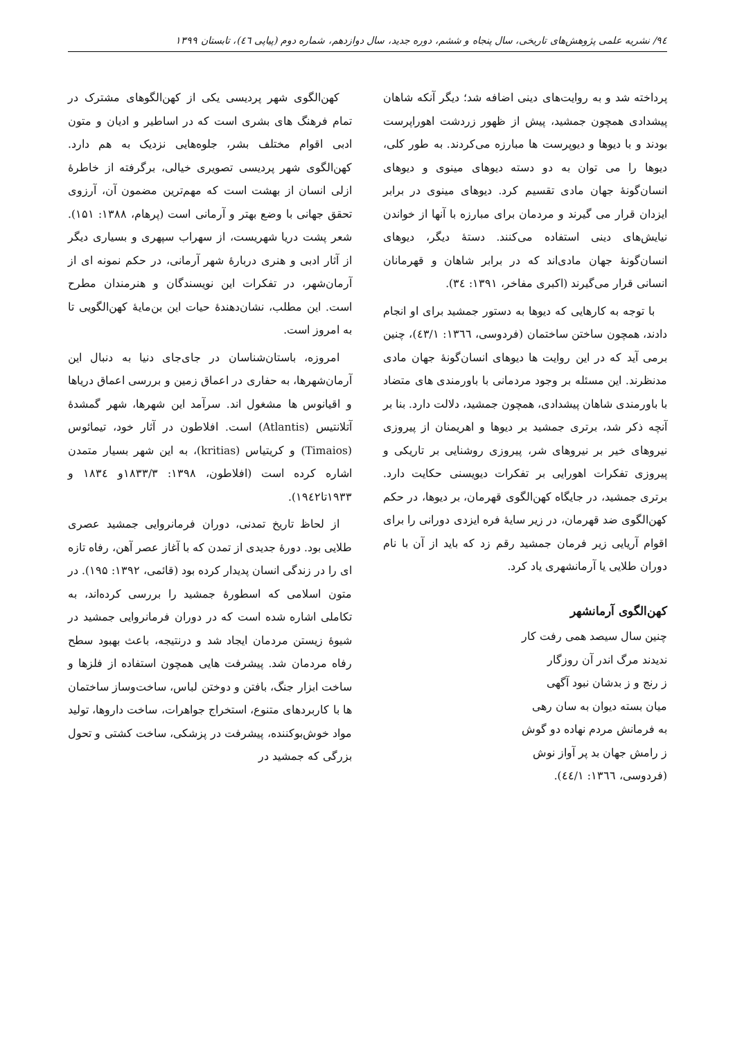۹٤/ نشریه علمی پژوهش‌های تاریخی، سال پنجاه و ششم، دوره جدید، سال دوازدهم، شماره دوم (پیاپی ٤٦)، تابستان ۱۳۹۹
پرداخته شد و به روایت‌های دینی اضافه شد؛ دیگر آنکه شاهان پیشدادی همچون جمشید، پیش از ظهور زردشت اهوراپرست بودند و با دیوها و دیوپرست ها مبارزه می‌کردند. به طور کلی، دیوها را می توان به دو دسته دیوهای مینوی و دیوهای انسان‌گونهٔ جهان مادی تقسیم کرد. دیوهای مینوی در برابر ایزدان قرار می گیرند و مردمان برای مبارزه با آنها از خواندن نیایش‌های دینی استفاده می‌کنند. دستهٔ دیگر، دیوهای انسان‌گونهٔ جهان مادی‌اند که در برابر شاهان و قهرمانان انسانی قرار می‌گیرند (اکبری مفاخر، ۱۳۹۱: ۳٤).
با توجه به کارهایی که دیوها به دستور جمشید برای او انجام دادند، همچون ساختن ساختمان (فردوسی، ۱۳٦٦: ٤۳/۱)، چنین برمی آید که در این روایت ها دیوهای انسان‌گونهٔ جهان مادی مدنظرند. این مسئله بر وجود مردمانی با باورمندی های متضاد با باورمندی شاهان پیشدادی، همچون جمشید، دلالت دارد. بنا بر آنچه ذکر شد، برتری جمشید بر دیوها و اهریمنان از پیروزی نیروهای خیر بر نیروهای شر، پیروزی روشنایی بر تاریکی و پیروزی تفکرات اهورایی بر تفکرات دیویسنی حکایت دارد. برتری جمشید، در جایگاه کهن‌الگوی قهرمان، بر دیوها، در حکم کهن‌الگوی ضد قهرمان، در زیر سایهٔ فره ایزدی دورانی را برای اقوام آریایی زیر فرمان جمشید رقم زد که باید از آن با نام دوران طلایی یا آرمانشهری یاد کرد.
کهن‌الگوی آرمانشهر
چنین سال سیصد همی رفت کار
ندیدند مرگ اندر آن روزگار
ز رنج و ز بدشان نبود آگهی
میان بسته دیوان به سان رهی
به فرمانش مردم نهاده دو گوش
ز رامش جهان بد پر آواز نوش
(فردوسی، ۱۳٦٦: ٤٤/۱).
کهن‌الگوی شهر پردیسی یکی از کهن‌الگوهای مشترک در تمام فرهنگ های بشری است که در اساطیر و ادیان و متون ادبی اقوام مختلف بشر، جلوه‌هایی نزدیک به هم دارد. کهن‌الگوی شهر پردیسی تصویری خیالی، برگرفته از خاطرهٔ ازلی انسان از بهشت است که مهم‌ترین مضمون آن، آرزوی تحقق جهانی با وضع بهتر و آرمانی است (پرهام، ۱۳۸۸: ۱۵۱). شعر پشت دریا شهریست، از سهراب سپهری و بسیاری دیگر از آثار ادبی و هنری دربارهٔ شهر آرمانی، در حکم نمونه ای از آرمان‌شهر، در تفکرات این نویسندگان و هنرمندان مطرح است. این مطلب، نشان‌دهندهٔ حیات این بن‌مایهٔ کهن‌الگویی تا به امروز است.
امروزه، باستان‌شناسان در جای‌جای دنیا به دنبال این آرمان‌شهرها، به حفاری در اعماق زمین و بررسی اعماق دریاها و اقیانوس ها مشغول اند. سرآمد این شهرها، شهر گمشدهٔ آتلانتیس (Atlantis) است. افلاطون در آثار خود، تیمائوس (Timaios) و کریتیاس (kritias)، به این شهر بسیار متمدن اشاره کرده است (افلاطون، ۱۳۹۸: ۱۸۳۳/۳و ۱۸۳٤ و ۱۹۳۳تا۱۹٤۲).
از لحاظ تاریخ تمدنی، دوران فرمانروایی جمشید عصری طلایی بود. دورهٔ جدیدی از تمدن که با آغاز عصر آهن، رفاه تازه ای را در زندگی انسان پدیدار کرده بود (قائمی، ۱۳۹۲: ۱۹۵). در متون اسلامی که اسطورهٔ جمشید را بررسی کرده‌اند، به تکاملی اشاره شده است که در دوران فرمانروایی جمشید در شیوهٔ زیستن مردمان ایجاد شد و درنتیجه، باعث بهبود سطح رفاه مردمان شد. پیشرفت هایی همچون استفاده از فلزها و ساخت ابزار جنگ، بافتن و دوختن لباس، ساخت‌وساز ساختمان ها با کاربردهای متنوع، استخراج جواهرات، ساخت داروها، تولید مواد خوش‌بوکننده، پیشرفت در پزشکی، ساخت کشتی و تحول بزرگی که جمشید در